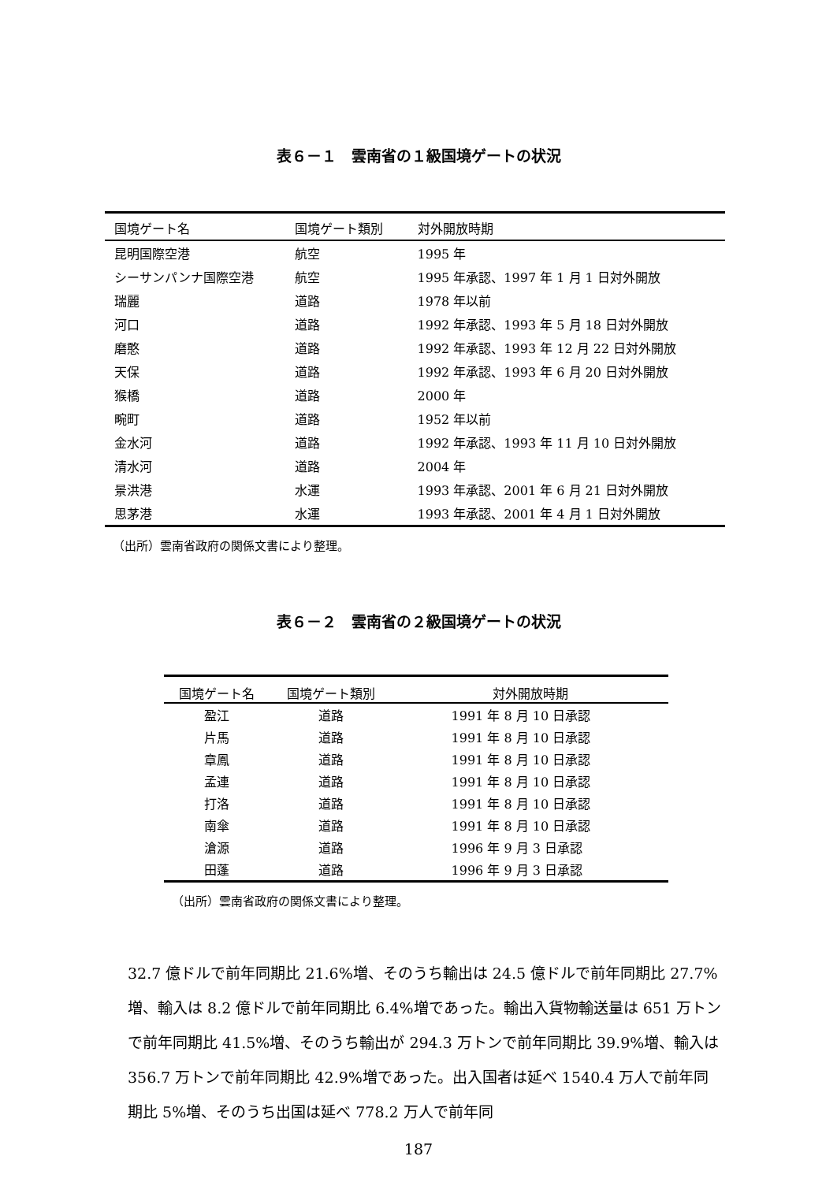表６－１　雲南省の１級国境ゲートの状況
| 国境ゲート名 | 国境ゲート類別 | 対外開放時期 |
| --- | --- | --- |
| 昆明国際空港 | 航空 | 1995 年 |
| シーサンパンナ国際空港 | 航空 | 1995 年承認、1997 年 1 月 1 日対外開放 |
| 瑞麗 | 道路 | 1978 年以前 |
| 河口 | 道路 | 1992 年承認、1993 年 5 月 18 日対外開放 |
| 磨憨 | 道路 | 1992 年承認、1993 年 12 月 22 日対外開放 |
| 天保 | 道路 | 1992 年承認、1993 年 6 月 20 日対外開放 |
| 猴橋 | 道路 | 2000 年 |
| 畹町 | 道路 | 1952 年以前 |
| 金水河 | 道路 | 1992 年承認、1993 年 11 月 10 日対外開放 |
| 清水河 | 道路 | 2004 年 |
| 景洪港 | 水運 | 1993 年承認、2001 年 6 月 21 日対外開放 |
| 思茅港 | 水運 | 1993 年承認、2001 年 4 月 1 日対外開放 |
（出所）雲南省政府の関係文書により整理。
表６－２　雲南省の２級国境ゲートの状況
| 国境ゲート名 | 国境ゲート類別 | 対外開放時期 |
| --- | --- | --- |
| 盈江 | 道路 | 1991 年 8 月 10 日承認 |
| 片馬 | 道路 | 1991 年 8 月 10 日承認 |
| 章鳳 | 道路 | 1991 年 8 月 10 日承認 |
| 孟連 | 道路 | 1991 年 8 月 10 日承認 |
| 打洛 | 道路 | 1991 年 8 月 10 日承認 |
| 南傘 | 道路 | 1991 年 8 月 10 日承認 |
| 滄源 | 道路 | 1996 年 9 月 3 日承認 |
| 田蓬 | 道路 | 1996 年 9 月 3 日承認 |
（出所）雲南省政府の関係文書により整理。
32.7 億ドルで前年同期比 21.6%増、そのうち輸出は 24.5 億ドルで前年同期比 27.7%増、輸入は 8.2 億ドルで前年同期比 6.4%増であった。輸出入貨物輸送量は 651 万トンで前年同期比 41.5%増、そのうち輸出が 294.3 万トンで前年同期比 39.9%増、輸入は 356.7 万トンで前年同期比 42.9%増であった。出入国者は延べ 1540.4 万人で前年同期比 5%増、そのうち出国は延べ 778.2 万人で前年同
187